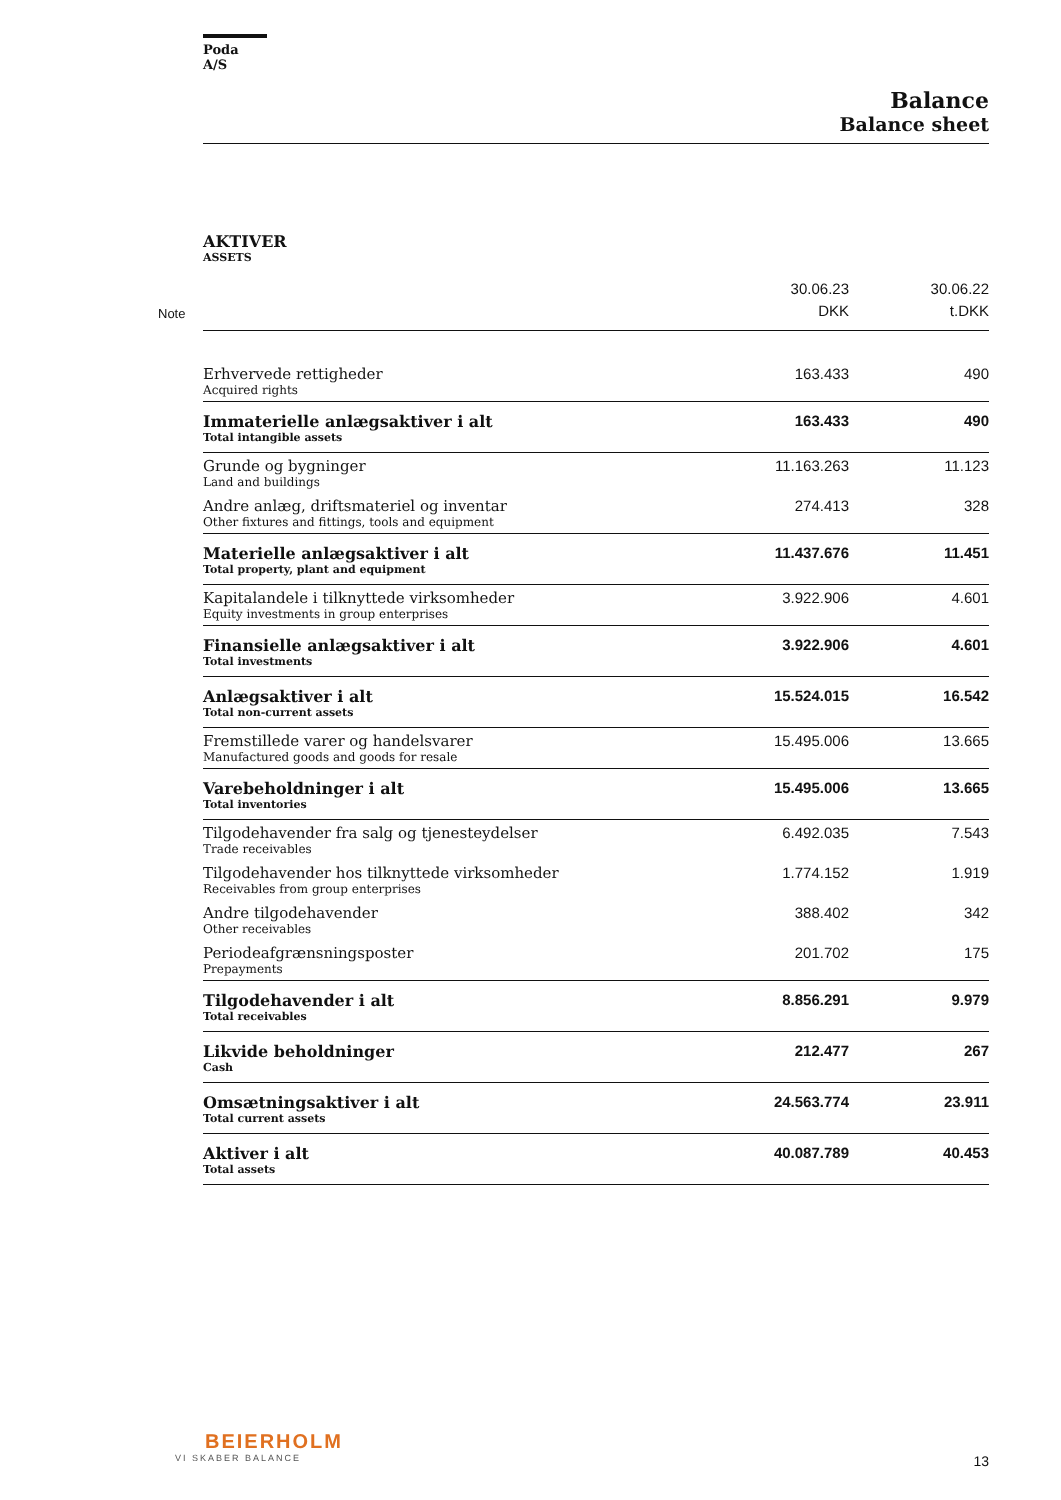Poda A/S
Balance
Balance sheet
AKTIVER
ASSETS
| Note | 30.06.23 DKK | 30.06.22 t.DKK |
| Erhvervede rettigheder Acquired rights | 163.433 | 490 |
| Immaterielle anlægsaktiver i alt Total intangible assets | 163.433 | 490 |
| Grunde og bygninger Land and buildings | 11.163.263 | 11.123 |
| Andre anlæg, driftsmateriel og inventar Other fixtures and fittings, tools and equipment | 274.413 | 328 |
| Materielle anlægsaktiver i alt Total property, plant and equipment | 11.437.676 | 11.451 |
| Kapitalandele i tilknyttede virksomheder Equity investments in group enterprises | 3.922.906 | 4.601 |
| Finansielle anlægsaktiver i alt Total investments | 3.922.906 | 4.601 |
| Anlægsaktiver i alt Total non-current assets | 15.524.015 | 16.542 |
| Fremstillede varer og handelsvarer Manufactured goods and goods for resale | 15.495.006 | 13.665 |
| Varebeholdninger i alt Total inventories | 15.495.006 | 13.665 |
| Tilgodehavender fra salg og tjenesteydelser Trade receivables | 6.492.035 | 7.543 |
| Tilgodehavender hos tilknyttede virksomheder Receivables from group enterprises | 1.774.152 | 1.919 |
| Andre tilgodehavender Other receivables | 388.402 | 342 |
| Periodeafgrænsningsposter Prepayments | 201.702 | 175 |
| Tilgodehavender i alt Total receivables | 8.856.291 | 9.979 |
| Likvide beholdninger Cash | 212.477 | 267 |
| Omsætningsaktiver i alt Total current assets | 24.563.774 | 23.911 |
| Aktiver i alt Total assets | 40.087.789 | 40.453 |
BEIERHOLM
VI SKABER BALANCE 13